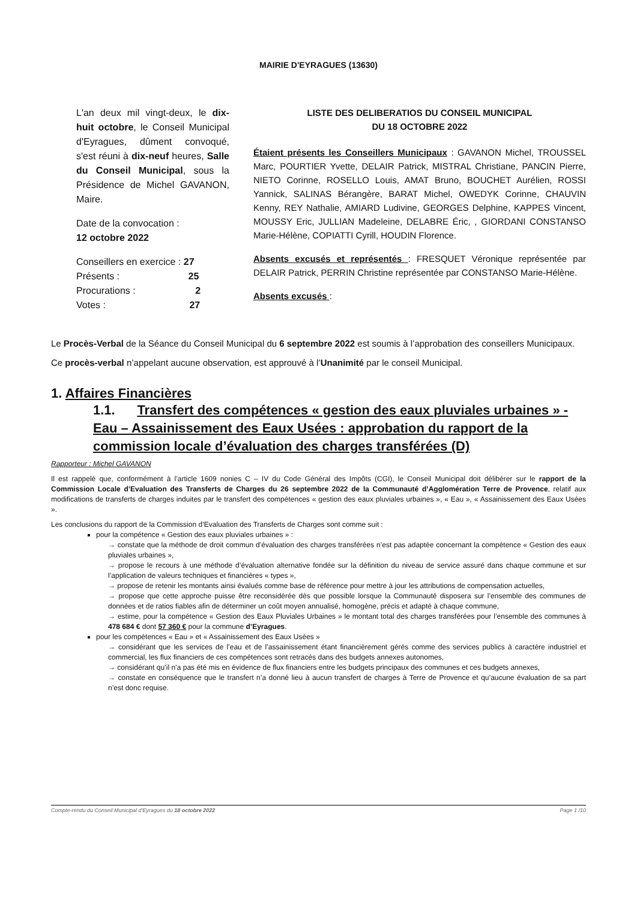MAIRIE D'EYRAGUES (13630)
L'an deux mil vingt-deux, le dix-huit octobre, le Conseil Municipal d'Eyragues, dûment convoqué, s'est réuni à dix-neuf heures, Salle du Conseil Municipal, sous la Présidence de Michel GAVANON, Maire.
Date de la convocation :
12 octobre 2022
Conseillers en exercice : 27
Présents : 25
Procurations : 2
Votes : 27
LISTE DES DELIBERATIOS DU CONSEIL MUNICIPAL
DU 18 OCTOBRE 2022
Étaient présents les Conseillers Municipaux : GAVANON Michel, TROUSSEL Marc, POURTIER Yvette, DELAIR Patrick, MISTRAL Christiane, PANCIN Pierre, NIETO Corinne, ROSELLO Louis, AMAT Bruno, BOUCHET Aurélien, ROSSI Yannick, SALINAS Bérangère, BARAT Michel, OWEDYK Corinne, CHAUVIN Kenny, REY Nathalie, AMIARD Ludivine, GEORGES Delphine, KAPPES Vincent, MOUSSY Eric, JULLIAN Madeleine, DELABRE Éric, , GIORDANI CONSTANSO Marie-Hélène, COPIATTI Cyrill, HOUDIN Florence.
Absents excusés et représentés : FRESQUET Véronique représentée par DELAIR Patrick, PERRIN Christine représentée par CONSTANSO Marie-Hélène.
Absents excusés :
Le Procès-Verbal de la Séance du Conseil Municipal du 6 septembre 2022 est soumis à l’approbation des conseillers Municipaux.
Ce procès-verbal n’appelant aucune observation, est approuvé à l’Unanimité par le conseil Municipal.
1. Affaires Financières
1.1. Transfert des compétences « gestion des eaux pluviales urbaines » - Eau – Assainissement des Eaux Usées : approbation du rapport de la commission locale d’évaluation des charges transférées (D)
Rapporteur : Michel GAVANON
Il est rappelé que, conformément à l’article 1609 nonies C – IV du Code Général des Impôts (CGI), le Conseil Municipal doit délibérer sur le rapport de la Commission Locale d’Evaluation des Transferts de Charges du 26 septembre 2022 de la Communauté d’Agglomération Terre de Provence, relatif aux modifications de transferts de charges induites par le transfert des compétences « gestion des eaux pluviales urbaines », « Eau », « Assainissement des Eaux Usées ».
Les conclusions du rapport de la Commission d’Evaluation des Transferts de Charges sont comme suit :
pour la compétence « Gestion des eaux pluviales urbaines » :
→ constate que la méthode de droit commun d’évaluation des charges transférées n’est pas adaptée concernant la compétence « Gestion des eaux pluviales urbaines »,
→ propose le recours à une méthode d’évaluation alternative fondée sur la définition du niveau de service assuré dans chaque commune et sur l’application de valeurs techniques et financières « types »,
→ propose de retenir les montants ainsi évalués comme base de référence pour mettre à jour les attributions de compensation actuelles,
→ propose que cette approche puisse être reconsidérée dès que possible lorsque la Communauté disposera sur l’ensemble des communes de données et de ratios fiables afin de déterminer un coût moyen annualisé, homogène, précis et adapté à chaque commune,
→ estime, pour la compétence « Gestion des Eaux Pluviales Urbaines » le montant total des charges transférées pour l’ensemble des communes à 478 684 € dont 57 360 € pour la commune d’Eyragues.
pour les compétences « Eau » et « Assainissement des Eaux Usées »
→ considérant que les services de l’eau et de l’assainissement étant financièrement gérés comme des services publics à caractère industriel et commercial, les flux financiers de ces compétences sont retracés dans des budgets annexes autonomes,
→ considérant qu’il n’a pas été mis en évidence de flux financiers entre les budgets principaux des communes et ces budgets annexes,
→ constate en conséquence que le transfert n’a donné lieu à aucun transfert de charges à Terre de Provence et qu’aucune évaluation de sa part n’est donc requise.
Compte-rendu du Conseil Municipal d'Eyragues du 18 octobre 2022 Page 1 /10